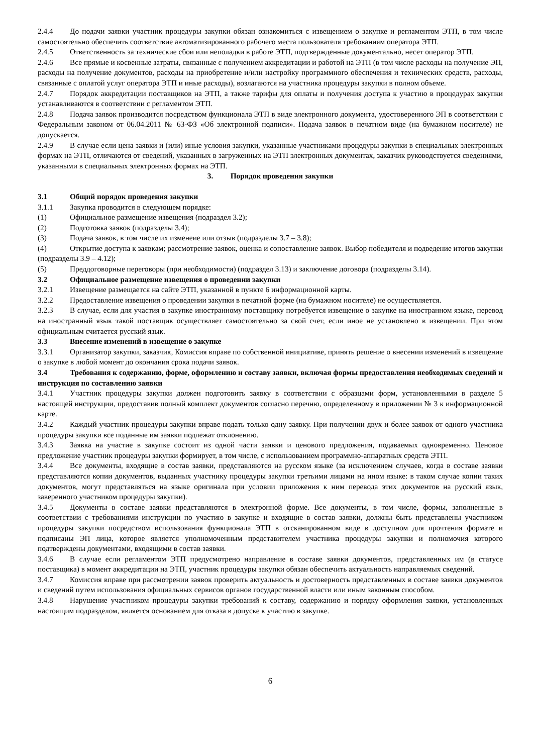2.4.4 До подачи заявки участник процедуры закупки обязан ознакомиться с извещением о закупке и регламентом ЭТП, в том числе самостоятельно обеспечить соответствие автоматизированного рабочего места пользователя требованиям оператора ЭТП.
2.4.5 Ответственность за технические сбои или неполадки в работе ЭТП, подтвержденные документально, несет оператор ЭТП.
2.4.6 Все прямые и косвенные затраты, связанные с получением аккредитации и работой на ЭТП (в том числе расходы на получение ЭП, расходы на получение документов, расходы на приобретение и/или настройку программного обеспечения и технических средств, расходы, связанные с оплатой услуг оператора ЭТП и иные расходы), возлагаются на участника процедуры закупки в полном объеме.
2.4.7 Порядок аккредитации поставщиков на ЭТП, а также тарифы для оплаты и получения доступа к участию в процедурах закупки устанавливаются в соответствии с регламентом ЭТП.
2.4.8 Подача заявок производится посредством функционала ЭТП в виде электронного документа, удостоверенного ЭП в соответствии с Федеральным законом от 06.04.2011 № 63-ФЗ «Об электронной подписи». Подача заявок в печатном виде (на бумажном носителе) не допускается.
2.4.9 В случае если цена заявки и (или) иные условия закупки, указанные участниками процедуры закупки в специальных электронных формах на ЭТП, отличаются от сведений, указанных в загруженных на ЭТП электронных документах, заказчик руководствуется сведениями, указанными в специальных электронных формах на ЭТП.
3. Порядок проведения закупки
3.1 Общий порядок проведения закупки
3.1.1 Закупка проводится в следующем порядке:
(1) Официальное размещение извещения (подраздел 3.2);
(2) Подготовка заявок (подразделы 3.4);
(3) Подача заявок, в том числе их изменеие или отзыв (подразделы 3.7 – 3.8);
(4) Открытие доступа к заявкам; рассмотрение заявок, оценка и сопоставление заявок. Выбор победителя и подведение итогов закупки (подразделы 3.9 – 4.12);
(5) Преддоговорные переговоры (при необходимости) (подраздел 3.13) и заключение договора (подразделы 3.14).
3.2 Официальное размещение извещения о проведении закупки
3.2.1 Извещение размещается на сайте ЭТП, указанной в пункте 6 информационной карты.
3.2.2 Предоставление извещения о проведении закупки в печатной форме (на бумажном носителе) не осуществляется.
3.2.3 В случае, если для участия в закупке иностранному поставщику потребуется извещение о закупке на иностранном языке, перевод на иностранный язык такой поставщик осуществляет самостоятельно за свой счет, если иное не установлено в извещении. При этом официальным считается русский язык.
3.3 Внесение изменений в извещение о закупке
3.3.1 Организатор закупки, заказчик, Комиссия вправе по собственной инициативе, принять решение о внесении изменений в извещение о закупке в любой момент до окончания срока подачи заявок.
3.4 Требования к содержанию, форме, оформлению и составу заявки, включая формы предоставления необходимых сведений и инструкция по составлению заявки
3.4.1 Участник процедуры закупки должен подготовить заявку в соответствии с образцами форм, установленными в разделе 5 настоящей инструкции, предоставив полный комплект документов согласно перечню, определенному в приложении № 3 к информационной карте.
3.4.2 Каждый участник процедуры закупки вправе подать только одну заявку. При получении двух и более заявок от одного участника процедуры закупки все поданные им заявки подлежат отклонению.
3.4.3 Заявка на участие в закупке состоит из одной части заявки и ценового предложения, подаваемых одновременно. Ценовое предложение участник процедуры закупки формирует, в том числе, с использованием программно-аппаратных средств ЭТП.
3.4.4 Все документы, входящие в состав заявки, представляются на русском языке (за исключением случаев, когда в составе заявки представляются копии документов, выданных участнику процедуры закупки третьими лицами на ином языке: в таком случае копии таких документов, могут представляться на языке оригинала при условии приложения к ним перевода этих документов на русский язык, заверенного участником процедуры закупки).
3.4.5 Документы в составе заявки представляются в электронной форме. Все документы, в том числе, формы, заполненные в соответствии с требованиями инструкции по участию в закупке и входящие в состав заявки, должны быть представлены участником процедуры закупки посредством использования функционала ЭТП в отсканированном виде в доступном для прочтения формате и подписаны ЭП лица, которое является уполномоченным представителем участника процедуры закупки и полномочия которого подтверждены документами, входящими в состав заявки.
3.4.6 В случае если регламентом ЭТП предусмотрено направление в составе заявки документов, представленных им (в статусе поставщика) в момент аккредитации на ЭТП, участник процедуры закупки обязан обеспечить актуальность направляемых сведений.
3.4.7 Комиссия вправе при рассмотрении заявок проверить актуальность и достоверность представленных в составе заявки документов и сведений путем использования официальных сервисов органов государственной власти или иным законным способом.
3.4.8 Нарушение участником процедуры закупки требований к составу, содержанию и порядку оформления заявки, установленных настоящим подразделом, является основанием для отказа в допуске к участию в закупке.
6